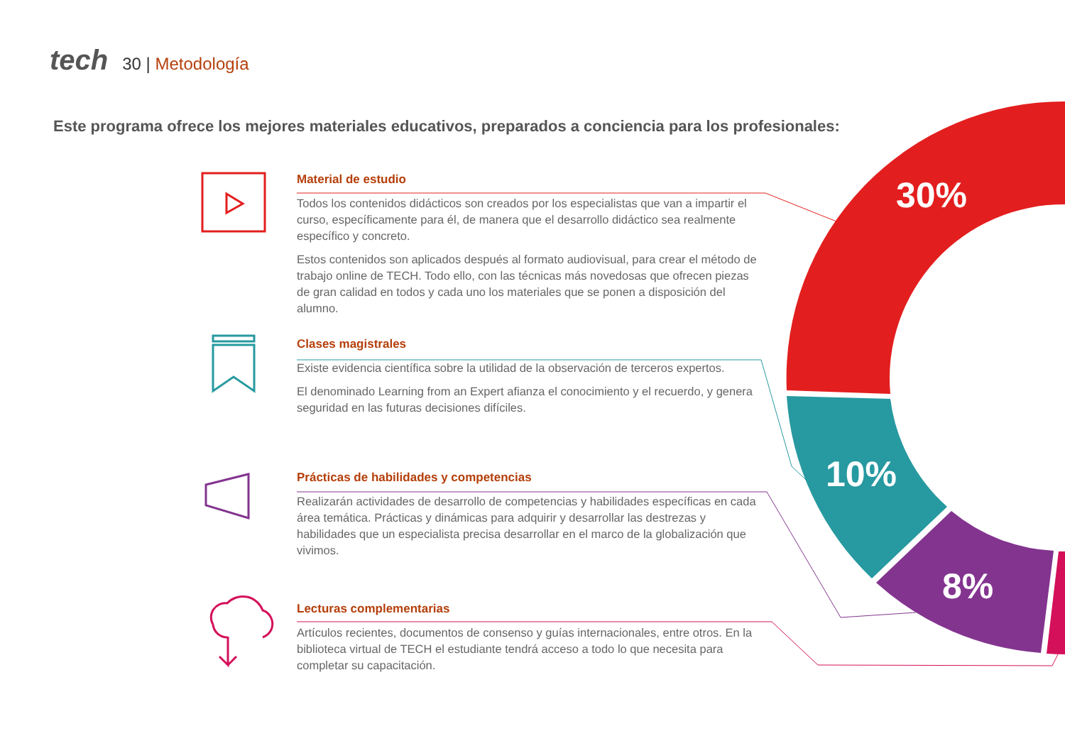30%
10%
8%
tech 30 | Metodología
Este programa ofrece los mejores materiales educativos, preparados a conciencia para los profesionales:
Material de estudio
Todos los contenidos didácticos son creados por los especialistas que van a impartir el curso, específicamente para él, de manera que el desarrollo didáctico sea realmente específico y concreto.
Estos contenidos son aplicados después al formato audiovisual, para crear el método de trabajo online de TECH. Todo ello, con las técnicas más novedosas que ofrecen piezas de gran calidad en todos y cada uno los materiales que se ponen a disposición del alumno.
Clases magistrales
Existe evidencia científica sobre la utilidad de la observación de terceros expertos.
El denominado Learning from an Expert afianza el conocimiento y el recuerdo, y genera seguridad en las futuras decisiones difíciles.
Prácticas de habilidades y competencias
Realizarán actividades de desarrollo de competencias y habilidades específicas en cada área temática. Prácticas y dinámicas para adquirir y desarrollar las destrezas y habilidades que un especialista precisa desarrollar en el marco de la globalización que vivimos.
Lecturas complementarias
Artículos recientes, documentos de consenso y guías internacionales, entre otros. En la biblioteca virtual de TECH el estudiante tendrá acceso a todo lo que necesita para completar su capacitación.